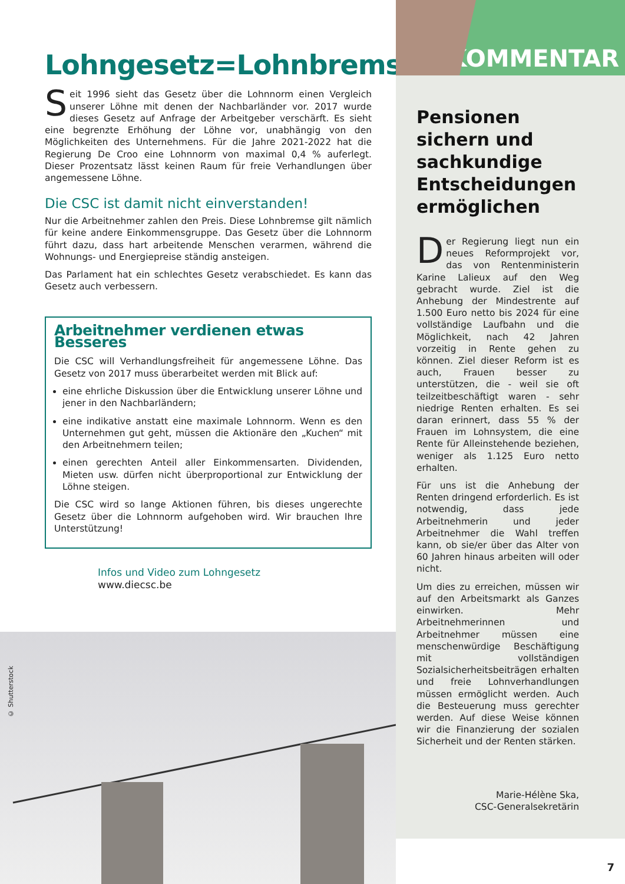Lohngesetz=Lohnbremse
Seit 1996 sieht das Gesetz über die Lohnnorm einen Vergleich unserer Löhne mit denen der Nachbarländer vor. 2017 wurde dieses Gesetz auf Anfrage der Arbeitgeber verschärft. Es sieht eine begrenzte Erhöhung der Löhne vor, unabhängig von den Möglichkeiten des Unternehmens. Für die Jahre 2021-2022 hat die Regierung De Croo eine Lohnnorm von maximal 0,4 % auferlegt. Dieser Prozentsatz lässt keinen Raum für freie Verhandlungen über angemessene Löhne.
Die CSC ist damit nicht einverstanden!
Nur die Arbeitnehmer zahlen den Preis. Diese Lohnbremse gilt nämlich für keine andere Einkommensgruppe. Das Gesetz über die Lohnnorm führt dazu, dass hart arbeitende Menschen verarmen, während die Wohnungs- und Energiepreise ständig ansteigen.
Das Parlament hat ein schlechtes Gesetz verabschiedet. Es kann das Gesetz auch verbessern.
Arbeitnehmer verdienen etwas Besseres
Die CSC will Verhandlungsfreiheit für angemessene Löhne. Das Gesetz von 2017 muss überarbeitet werden mit Blick auf:
eine ehrliche Diskussion über die Entwicklung unserer Löhne und jener in den Nachbarländern;
eine indikative anstatt eine maximale Lohnnorm. Wenn es den Unternehmen gut geht, müssen die Aktionäre den „Kuchen“ mit den Arbeitnehmern teilen;
einen gerechten Anteil aller Einkommensarten. Dividenden, Mieten usw. dürfen nicht überproportional zur Entwicklung der Löhne steigen.
Die CSC wird so lange Aktionen führen, bis dieses ungerechte Gesetz über die Lohnnorm aufgehoben wird. Wir brauchen Ihre Unterstützung!
Infos und Video zum Lohngesetz
www.diecsc.be
© Shutterstock
KOMMENTAR
Pensionen sichern und sachkundige Entscheidungen ermöglichen
Der Regierung liegt nun ein neues Reformprojekt vor, das von Rentenministerin Karine Lalieux auf den Weg gebracht wurde. Ziel ist die Anhebung der Mindestrente auf 1.500 Euro netto bis 2024 für eine vollständige Laufbahn und die Möglichkeit, nach 42 Jahren vorzeitig in Rente gehen zu können. Ziel dieser Reform ist es auch, Frauen besser zu unterstützen, die - weil sie oft teilzeitbeschäftigt waren - sehr niedrige Renten erhalten. Es sei daran erinnert, dass 55 % der Frauen im Lohnsystem, die eine Rente für Alleinstehende beziehen, weniger als 1.125 Euro netto erhalten.
Für uns ist die Anhebung der Renten dringend erforderlich. Es ist notwendig, dass jede Arbeitnehmerin und jeder Arbeitnehmer die Wahl treffen kann, ob sie/er über das Alter von 60 Jahren hinaus arbeiten will oder nicht.
Um dies zu erreichen, müssen wir auf den Arbeitsmarkt als Ganzes einwirken. Mehr Arbeitnehmerinnen und Arbeitnehmer müssen eine menschenwürdige Beschäftigung mit vollständigen Sozialsicherheitsbeiträgen erhalten und freie Lohnverhandlungen müssen ermöglicht werden. Auch die Besteuerung muss gerechter werden. Auf diese Weise können wir die Finanzierung der sozialen Sicherheit und der Renten stärken.
Marie-Hélène Ska,
CSC-Generalsekretärin
7